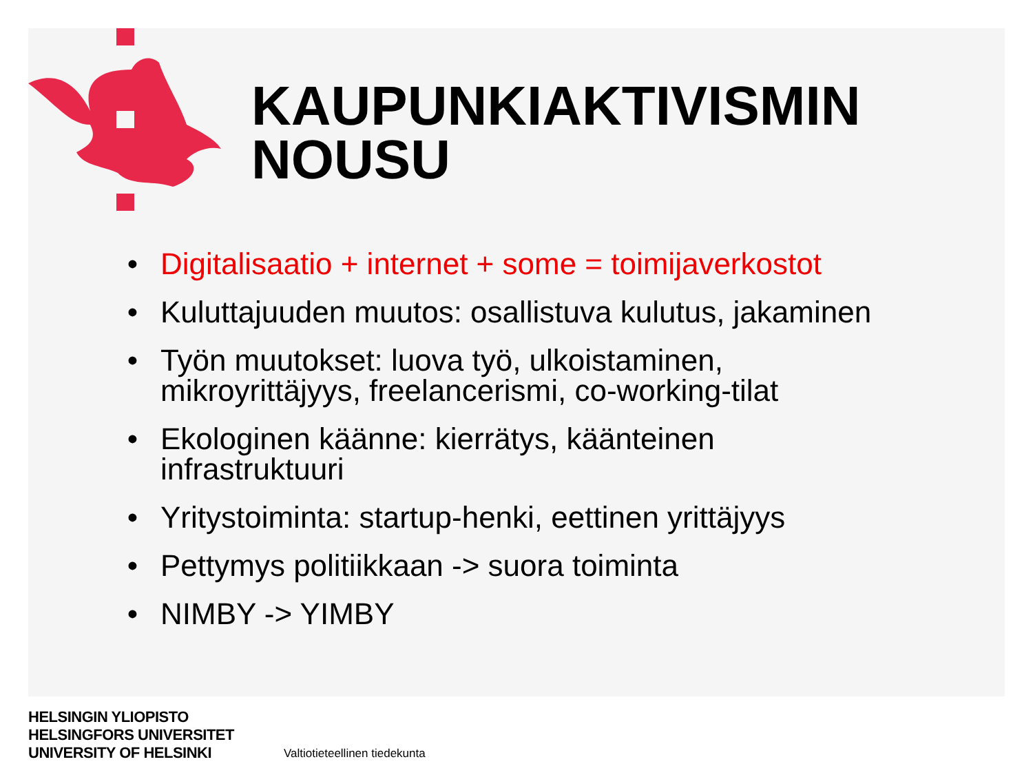KAUPUNKIAKTIVISMIN
NOUSU
• Digitalisaatio + internet + some = toimijaverkostot
• Kuluttajuuden muutos: osallistuva kulutus, jakaminen
• Työn muutokset: luova työ, ulkoistaminen, mikroyrittäjyys, freelancerismi, co-working-tilat
• Ekologinen käänne: kierrätys, käänteinen infrastruktuuri
• Yritystoiminta: startup-henki, eettinen yrittäjyys
• Pettymys politiikkaan -> suora toiminta
• NIMBY -> YIMBY
HELSINGIN YLIOPISTO
HELSINGFORS UNIVERSITET
UNIVERSITY OF HELSINKI
Valtiotieteellinen tiedekunta